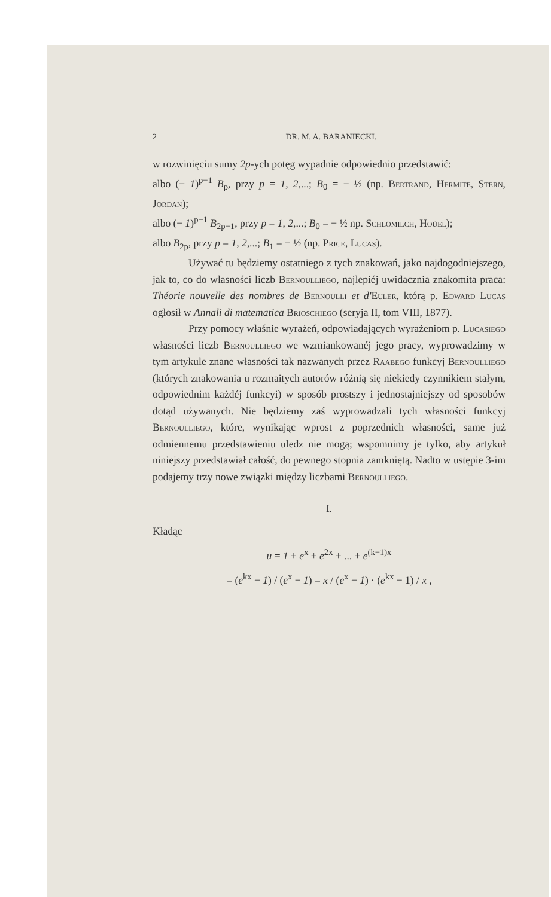2 DR. M. A. BARANIECKI.
w rozwinięciu sumy 2p-ych potęg wypadnie odpowiednio przedstawić:
albo (− 1)<sup>p−1</sup> B<sub>p</sub>, przy p = 1, 2,...; B<sub>0</sub> = − ½ (np. Bertrand, Hermite, Stern, Jordan);
albo (− 1)<sup>p−1</sup> B<sub>2p−1</sub>, przy p = 1, 2,...; B<sub>0</sub> = − ½ np. Schlömilch, Hoüel);
albo B<sub>2p</sub>, przy p = 1, 2,...; B<sub>1</sub> = − ½ (np. Price, Lucas).
Używać tu będziemy ostatniego z tych znakowań, jako najdogodniejszego, jak to, co do własności liczb Bernoulliego, najlepiéj uwidacznia znakomita praca: Théorie nouvelle des nombres de Bernoulli et d'Euler, którą p. Edward Lucas ogłosił w Annali di matematica Brioschiego (seryja II, tom VIII, 1877).
Przy pomocy właśnie wyrażeń, odpowiadających wyrażeniom p. Lucasiego własności liczb Bernoulliego we wzmiankowanéj jego pracy, wyprowadzimy w tym artykule znane własności tak nazwanych przez Raabego funkcyj Bernoulliego (których znakowania u rozmaitych autorów różnią się niekiedy czynnikiem stałym, odpowiednim każdéj funkcyi) w sposób prostszy i jednostajniejszy od sposobów dotąd używanych. Nie będziemy zaś wyprowadzali tych własności funkcyj Bernoulliego, które, wynikając wprost z poprzednich własności, same już odmiennemu przedstawieniu uledz nie mogą; wspomnimy je tylko, aby artykuł niniejszy przedstawiał całość, do pewnego stopnia zamkniętą. Nadto w ustępie 3-im podajemy trzy nowe związki między liczbami Bernoulliego.
I.
Kładąc
u = 1 + e<sup>x</sup> + e<sup>2x</sup> + ... + e<sup>(k−1)x</sup>
= (e<sup>kx</sup> − 1) / (e<sup>x</sup> − 1) = x / (e<sup>x</sup> − 1) · (e<sup>kx</sup> − 1) / x ,